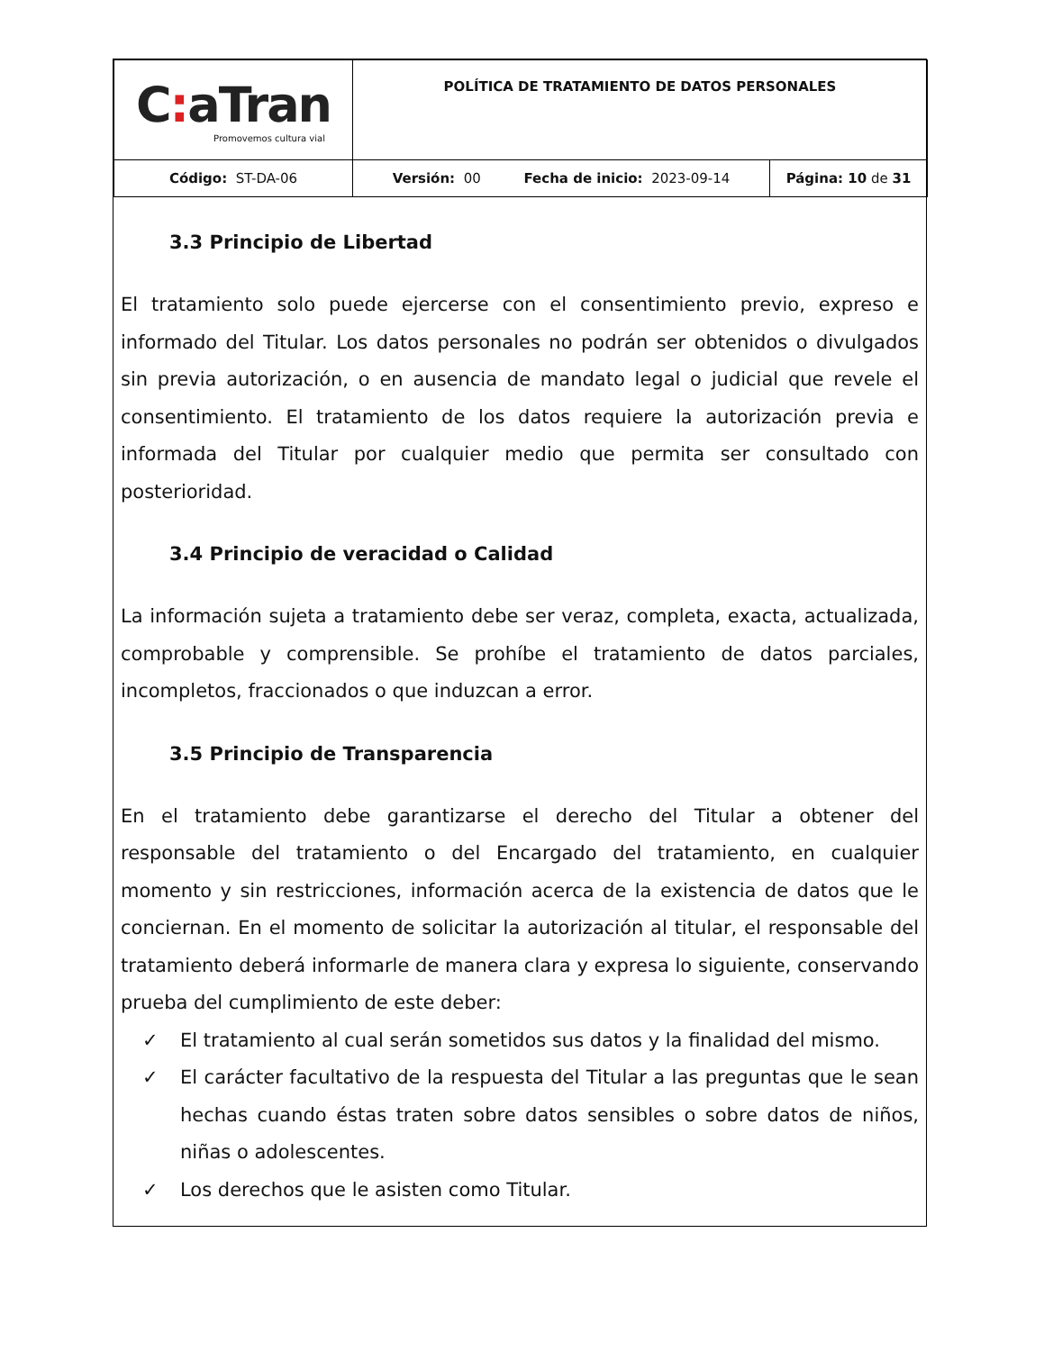| C : aTran Promovemos cultura vial | POLÍTICA DE TRATAMIENTO DE DATOS PERSONALES | |
| Código: ST-DA-06 | Versión: 00 Fecha de inicio: 2023-09-14 | Página: 10 de 31 |
3.3 Principio de Libertad
El tratamiento solo puede ejercerse con el consentimiento previo, expreso e informado del Titular. Los datos personales no podrán ser obtenidos o divulgados sin previa autorización, o en ausencia de mandato legal o judicial que revele el consentimiento. El tratamiento de los datos requiere la autorización previa e informada del Titular por cualquier medio que permita ser consultado con posterioridad.
3.4 Principio de veracidad o Calidad
La información sujeta a tratamiento debe ser veraz, completa, exacta, actualizada, comprobable y comprensible. Se prohíbe el tratamiento de datos parciales, incompletos, fraccionados o que induzcan a error.
3.5 Principio de Transparencia
En el tratamiento debe garantizarse el derecho del Titular a obtener del responsable del tratamiento o del Encargado del tratamiento, en cualquier momento y sin restricciones, información acerca de la existencia de datos que le conciernan. En el momento de solicitar la autorización al titular, el responsable del tratamiento deberá informarle de manera clara y expresa lo siguiente, conservando prueba del cumplimiento de este deber:
✓ El tratamiento al cual serán sometidos sus datos y la finalidad del mismo.
✓ El carácter facultativo de la respuesta del Titular a las preguntas que le sean hechas cuando éstas traten sobre datos sensibles o sobre datos de niños, niñas o adolescentes.
✓ Los derechos que le asisten como Titular.